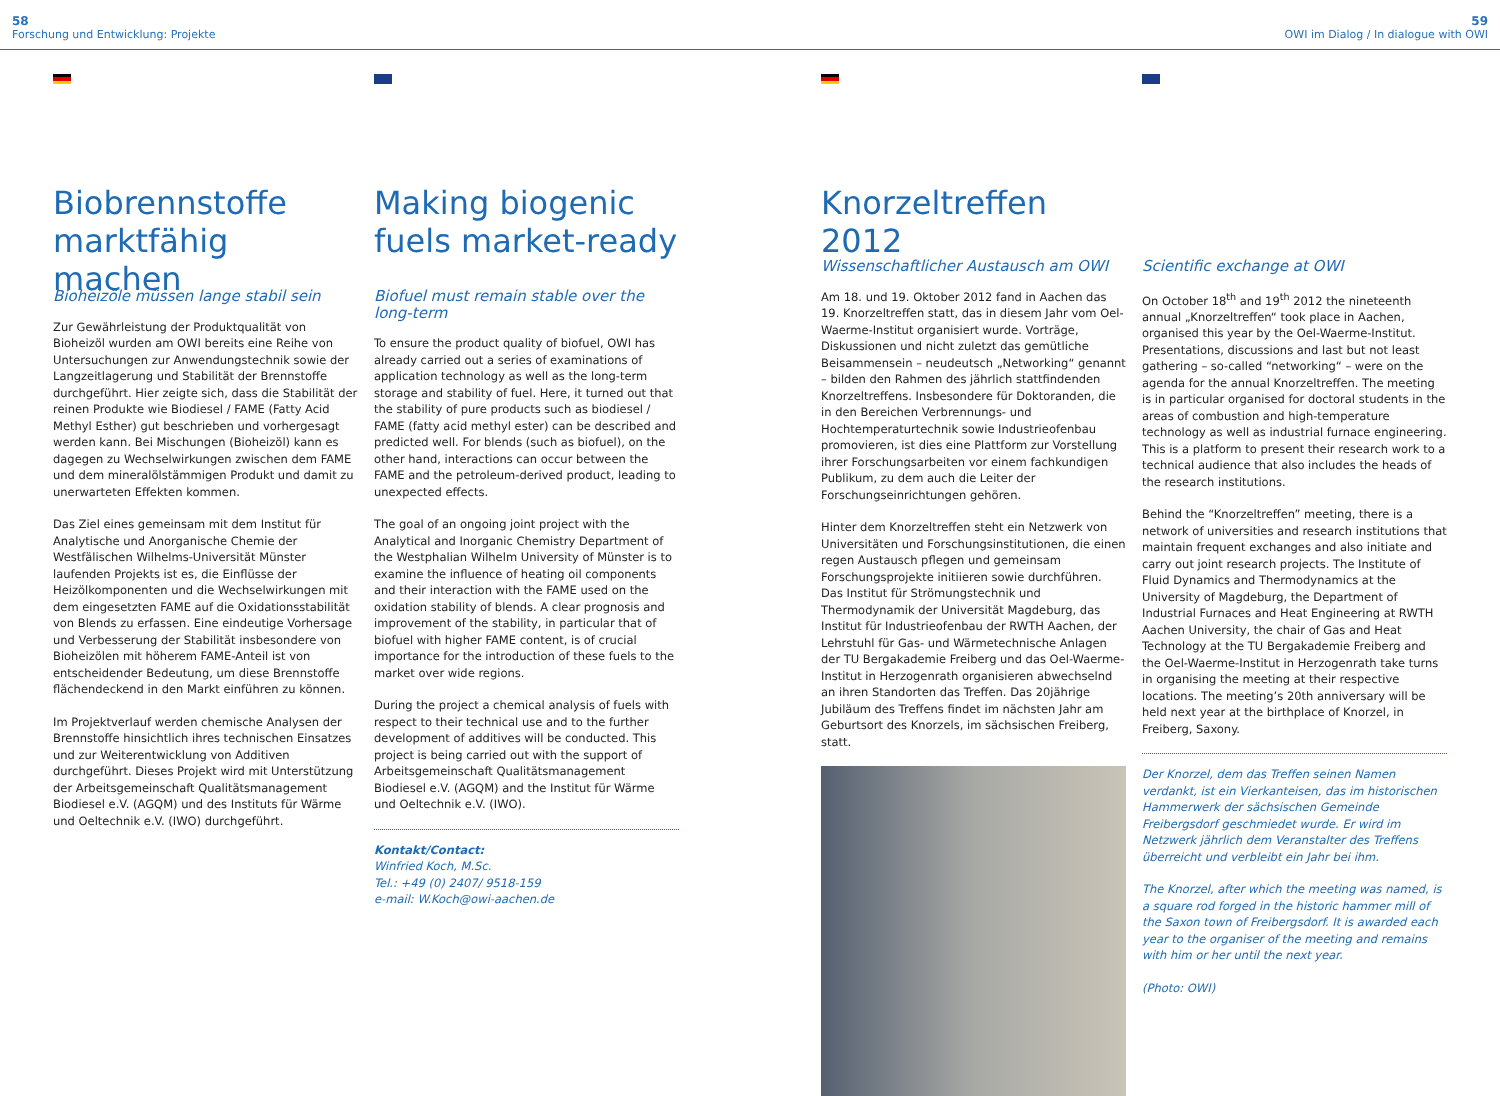58
Forschung und Entwicklung: Projekte
59
OWI im Dialog / In dialogue with OWI
Biobrennstoffe marktfähig machen
Bioheizöle müssen lange stabil sein
Zur Gewährleistung der Produktqualität von Bioheizöl wurden am OWI bereits eine Reihe von Untersuchungen zur Anwendungstechnik sowie der Langzeitlagerung und Stabilität der Brennstoffe durchgeführt. Hier zeigte sich, dass die Stabilität der reinen Produkte wie Biodiesel / FAME (Fatty Acid Methyl Esther) gut beschrieben und vorhergesagt werden kann. Bei Mischungen (Bioheizöl) kann es dagegen zu Wechselwirkungen zwischen dem FAME und dem mineralölstämmigen Produkt und damit zu unerwarteten Effekten kommen.
Das Ziel eines gemeinsam mit dem Institut für Analytische und Anorganische Chemie der Westfälischen Wilhelms-Universität Münster laufenden Projekts ist es, die Einflüsse der Heizölkomponenten und die Wechselwirkungen mit dem eingesetzten FAME auf die Oxidationsstabilität von Blends zu erfassen. Eine eindeutige Vorhersage und Verbesserung der Stabilität insbesondere von Bioheizölen mit höherem FAME-Anteil ist von entscheidender Bedeutung, um diese Brennstoffe flächendeckend in den Markt einführen zu können.
Im Projektverlauf werden chemische Analysen der Brennstoffe hinsichtlich ihres technischen Einsatzes und zur Weiterentwicklung von Additiven durchgeführt. Dieses Projekt wird mit Unterstützung der Arbeitsgemeinschaft Qualitätsmanagement Biodiesel e.V. (AGQM) und des Instituts für Wärme und Oeltechnik e.V. (IWO) durchgeführt.
Making biogenic fuels market-ready
Biofuel must remain stable over the long-term
To ensure the product quality of biofuel, OWI has already carried out a series of examinations of application technology as well as the long-term storage and stability of fuel. Here, it turned out that the stability of pure products such as biodiesel / FAME (fatty acid methyl ester) can be described and predicted well. For blends (such as biofuel), on the other hand, interactions can occur between the FAME and the petroleum-derived product, leading to unexpected effects.
The goal of an ongoing joint project with the Analytical and Inorganic Chemistry Department of the Westphalian Wilhelm University of Münster is to examine the influence of heating oil components and their interaction with the FAME used on the oxidation stability of blends. A clear prognosis and improvement of the stability, in particular that of biofuel with higher FAME content, is of crucial importance for the introduction of these fuels to the market over wide regions.
During the project a chemical analysis of fuels with respect to their technical use and to the further development of additives will be conducted. This project is being carried out with the support of Arbeitsgemeinschaft Qualitätsmanagement Biodiesel e.V. (AGQM) and the Institut für Wärme und Oeltechnik e.V. (IWO).
Kontakt/Contact:
Winfried Koch, M.Sc.
Tel.: +49 (0) 2407/ 9518-159
e-mail: W.Koch@owi-aachen.de
Knorzeltreffen 2012
Wissenschaftlicher Austausch am OWI
Am 18. und 19. Oktober 2012 fand in Aachen das 19. Knorzeltreffen statt, das in diesem Jahr vom Oel-Waerme-Institut organisiert wurde. Vorträge, Diskussionen und nicht zuletzt das gemütliche Beisammensein – neudeutsch „Networking“ genannt – bilden den Rahmen des jährlich stattfindenden Knorzeltreffens. Insbesondere für Doktoranden, die in den Bereichen Verbrennungs- und Hochtemperaturtechnik sowie Industrieofenbau promovieren, ist dies eine Plattform zur Vorstellung ihrer Forschungsarbeiten vor einem fachkundigen Publikum, zu dem auch die Leiter der Forschungseinrichtungen gehören.
Hinter dem Knorzeltreffen steht ein Netzwerk von Universitäten und Forschungsinstitutionen, die einen regen Austausch pflegen und gemeinsam Forschungsprojekte initiieren sowie durchführen. Das Institut für Strömungstechnik und Thermodynamik der Universität Magdeburg, das Institut für Industrieofenbau der RWTH Aachen, der Lehrstuhl für Gas- und Wärmetechnische Anlagen der TU Bergakademie Freiberg und das Oel-Waerme-Institut in Herzogenrath organisieren abwechselnd an ihren Standorten das Treffen. Das 20jährige Jubiläum des Treffens findet im nächsten Jahr am Geburtsort des Knorzels, im sächsischen Freiberg, statt.
Scientific exchange at OWI
On October 18<sup>th</sup> and 19<sup>th</sup> 2012 the nineteenth annual „Knorzeltreffen“ took place in Aachen, organised this year by the Oel-Waerme-Institut. Presentations, discussions and last but not least gathering – so-called “networking“ – were on the agenda for the annual Knorzeltreffen. The meeting is in particular organised for doctoral students in the areas of combustion and high-temperature technology as well as industrial furnace engineering. This is a platform to present their research work to a technical audience that also includes the heads of the research institutions.
Behind the “Knorzeltreffen” meeting, there is a network of universities and research institutions that maintain frequent exchanges and also initiate and carry out joint research projects. The Institute of Fluid Dynamics and Thermodynamics at the University of Magdeburg, the Department of Industrial Furnaces and Heat Engineering at RWTH Aachen University, the chair of Gas and Heat Technology at the TU Bergakademie Freiberg and the Oel-Waerme-Institut in Herzogenrath take turns in organising the meeting at their respective locations. The meeting’s 20th anniversary will be held next year at the birthplace of Knorzel, in Freiberg, Saxony.
Der Knorzel, dem das Treffen seinen Namen verdankt, ist ein Vierkanteisen, das im historischen Hammerwerk der sächsischen Gemeinde Freibergsdorf geschmiedet wurde. Er wird im Netzwerk jährlich dem Veranstalter des Treffens überreicht und verbleibt ein Jahr bei ihm.
The Knorzel, after which the meeting was named, is a square rod forged in the historic hammer mill of the Saxon town of Freibergsdorf. It is awarded each year to the organiser of the meeting and remains with him or her until the next year.
(Photo: OWI)